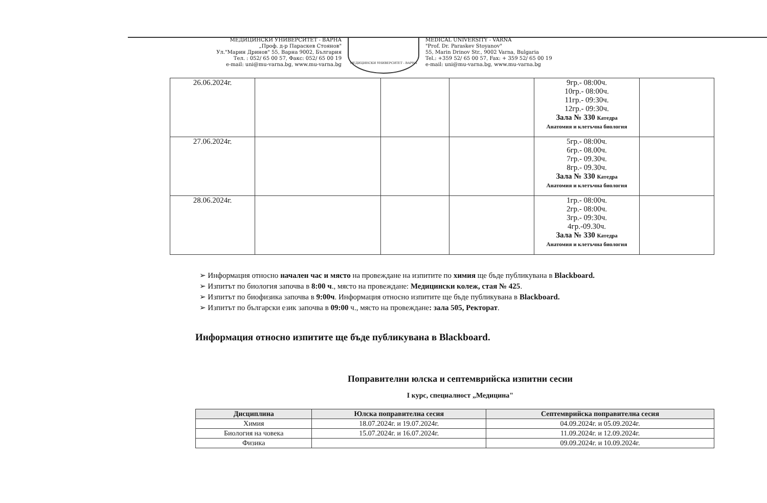МЕДИЦИНСКИ УНИВЕРСИТЕТ - ВАРНА
„Проф. д-р Параскев Стоянов"
Ул."Марин Дринов" 55, Варна 9002, България
Тел. : 052/ 65 00 57, Факс: 052/ 65 00 19
e-mail: uni@mu-varna.bg, www.mu-varna.bg
МЕДИЦИНСКИ УНИВЕРСИТЕТ - ВАРНА
MEDICAL UNIVERSITY - VARNA
"Prof. Dr. Paraskev Stoyanov"
55, Marin Drinov Str., 9002 Varna, Bulgaria
Tel.: +359 52/ 65 00 57, Fax: + 359 52/ 65 00 19
e-mail: uni@mu-varna.bg, www.mu-varna.bg
| 26.06.2024г. | | | | 9гр.- 08:00ч. 10гр.- 08:00ч. 11гр.- 09:30ч. 12гр.- 09:30ч. Зала № 330 Катедра Анатомия и клетъчна биология | |
| 27.06.2024г. | | | | 5гр.- 08:00ч. 6гр.- 08.00ч. 7гр.- 09.30ч. 8гр.- 09.30ч. Зала № 330 Катедра Анатомия и клетъчна биология | |
| 28.06.2024г. | | | | 1гр.- 08:00ч. 2гр.- 08:00ч. 3гр.- 09:30ч. 4гр.-09.30ч. Зала № 330 Катедра Анатомия и клетъчна биология | |
➢ Информация относно начален час и място на провеждане на изпитите по химия ще бъде публикувана в Blackboard.
➢ Изпитът по биология започва в 8:00 ч., място на провеждане: Медицински колеж, стая № 425.
➢ Изпитът по биофизика започва в 9:00ч. Информация относно изпитите ще бъде публикувана в Blackboard.
➢ Изпитът по български език започва в 09:00 ч., място на провеждане: зала 505, Ректорат.
Информация относно изпитите ще бъде публикувана в Blackboard.
Поправителни юлска и септемврийска изпитни сесии
I курс, специалност „Медицина"
| Дисциплина | Юлска поправителна сесия | Септемврийска поправителна сесия |
| --- | --- | --- |
| Химия | 18.07.2024г. и 19.07.2024г. | 04.09.2024г. и 05.09.2024г. |
| Биология на човека | 15.07.2024г. и 16.07.2024г. | 11.09.2024г. и 12.09.2024г. |
| Физика | | 09.09.2024г. и 10.09.2024г. |